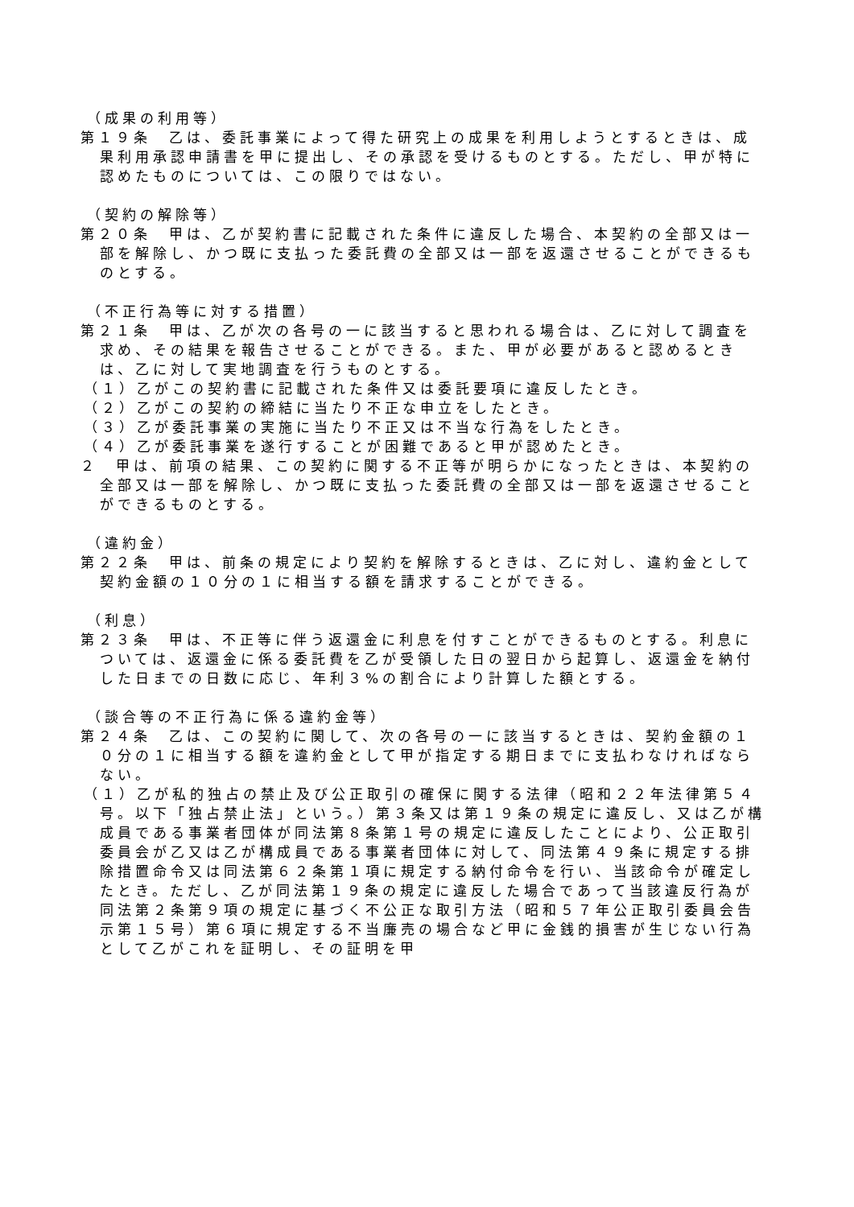（成果の利用等）
第１９条　乙は、委託事業によって得た研究上の成果を利用しようとするときは、成果利用承認申請書を甲に提出し、その承認を受けるものとする。ただし、甲が特に認めたものについては、この限りではない。
（契約の解除等）
第２０条　甲は、乙が契約書に記載された条件に違反した場合、本契約の全部又は一部を解除し、かつ既に支払った委託費の全部又は一部を返還させることができるものとする。
（不正行為等に対する措置）
第２１条　甲は、乙が次の各号の一に該当すると思われる場合は、乙に対して調査を求め、その結果を報告させることができる。また、甲が必要があると認めるときは、乙に対して実地調査を行うものとする。
（１）乙がこの契約書に記載された条件又は委託要項に違反したとき。
（２）乙がこの契約の締結に当たり不正な申立をしたとき。
（３）乙が委託事業の実施に当たり不正又は不当な行為をしたとき。
（４）乙が委託事業を遂行することが困難であると甲が認めたとき。
２　甲は、前項の結果、この契約に関する不正等が明らかになったときは、本契約の全部又は一部を解除し、かつ既に支払った委託費の全部又は一部を返還させることができるものとする。
（違約金）
第２２条　甲は、前条の規定により契約を解除するときは、乙に対し、違約金として契約金額の１０分の１に相当する額を請求することができる。
（利息）
第２３条　甲は、不正等に伴う返還金に利息を付すことができるものとする。利息については、返還金に係る委託費を乙が受領した日の翌日から起算し、返還金を納付した日までの日数に応じ、年利３%の割合により計算した額とする。
（談合等の不正行為に係る違約金等）
第２４条　乙は、この契約に関して、次の各号の一に該当するときは、契約金額の１０分の１に相当する額を違約金として甲が指定する期日までに支払わなければならない。
（１）乙が私的独占の禁止及び公正取引の確保に関する法律（昭和２２年法律第５４号。以下「独占禁止法」という。）第３条又は第１９条の規定に違反し、又は乙が構成員である事業者団体が同法第８条第１号の規定に違反したことにより、公正取引委員会が乙又は乙が構成員である事業者団体に対して、同法第４９条に規定する排除措置命令又は同法第６２条第１項に規定する納付命令を行い、当該命令が確定したとき。ただし、乙が同法第１９条の規定に違反した場合であって当該違反行為が同法第２条第９項の規定に基づく不公正な取引方法（昭和５７年公正取引委員会告示第１５号）第６項に規定する不当廉売の場合など甲に金銭的損害が生じない行為として乙がこれを証明し、その証明を甲